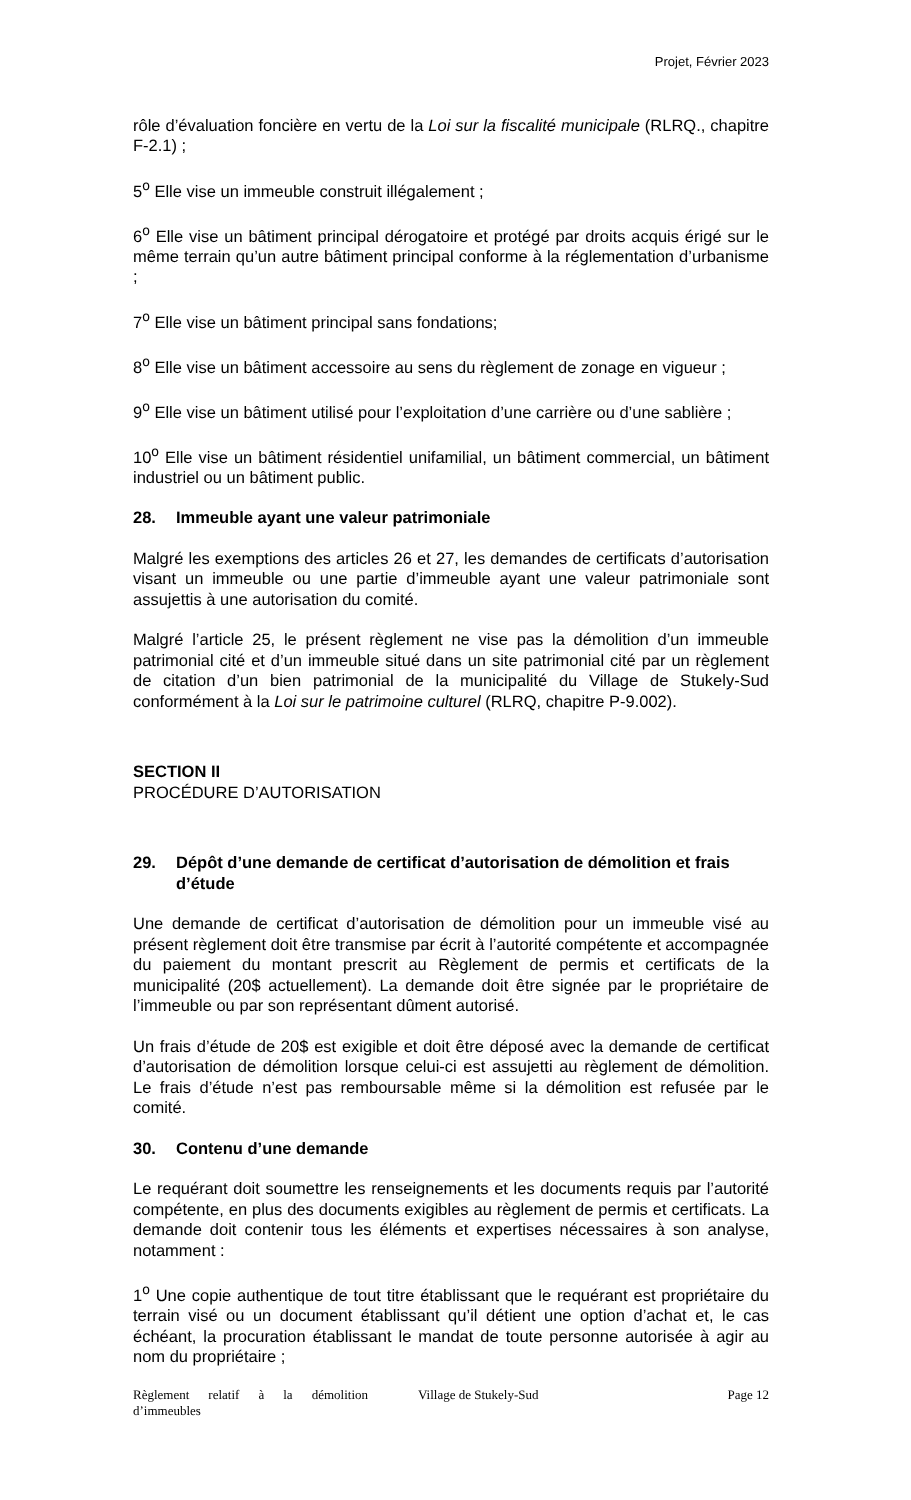Projet, Février 2023
rôle d’évaluation foncière en vertu de la Loi sur la fiscalité municipale (RLRQ., chapitre F-2.1) ;
5<sup>o</sup> Elle vise un immeuble construit illégalement ;
6<sup>o</sup> Elle vise un bâtiment principal dérogatoire et protégé par droits acquis érigé sur le même terrain qu’un autre bâtiment principal conforme à la réglementation d’urbanisme ;
7<sup>o</sup> Elle vise un bâtiment principal sans fondations;
8<sup>o</sup> Elle vise un bâtiment accessoire au sens du règlement de zonage en vigueur ;
9<sup>o</sup> Elle vise un bâtiment utilisé pour l’exploitation d’une carrière ou d’une sablière ;
10<sup>o</sup> Elle vise un bâtiment résidentiel unifamilial, un bâtiment commercial, un bâtiment industriel ou un bâtiment public.
28. Immeuble ayant une valeur patrimoniale
Malgré les exemptions des articles 26 et 27, les demandes de certificats d’autorisation visant un immeuble ou une partie d’immeuble ayant une valeur patrimoniale sont assujettis à une autorisation du comité.
Malgré l’article 25, le présent règlement ne vise pas la démolition d’un immeuble patrimonial cité et d’un immeuble situé dans un site patrimonial cité par un règlement de citation d’un bien patrimonial de la municipalité du Village de Stukely-Sud conformément à la Loi sur le patrimoine culturel (RLRQ, chapitre P-9.002).
SECTION II
PROCÉDURE D’AUTORISATION
29. Dépôt d’une demande de certificat d’autorisation de démolition et frais d’étude
Une demande de certificat d’autorisation de démolition pour un immeuble visé au présent règlement doit être transmise par écrit à l’autorité compétente et accompagnée du paiement du montant prescrit au Règlement de permis et certificats de la municipalité (20$ actuellement). La demande doit être signée par le propriétaire de l’immeuble ou par son représentant dûment autorisé.
Un frais d’étude de 20$ est exigible et doit être déposé avec la demande de certificat d’autorisation de démolition lorsque celui-ci est assujetti au règlement de démolition. Le frais d’étude n’est pas remboursable même si la démolition est refusée par le comité.
30. Contenu d’une demande
Le requérant doit soumettre les renseignements et les documents requis par l’autorité compétente, en plus des documents exigibles au règlement de permis et certificats. La demande doit contenir tous les éléments et expertises nécessaires à son analyse, notamment :
1<sup>o</sup> Une copie authentique de tout titre établissant que le requérant est propriétaire du terrain visé ou un document établissant qu’il détient une option d’achat et, le cas échéant, la procuration établissant le mandat de toute personne autorisée à agir au nom du propriétaire ;
Règlement relatif à la démolition d’immeubles
Village de Stukely-Sud Page 12